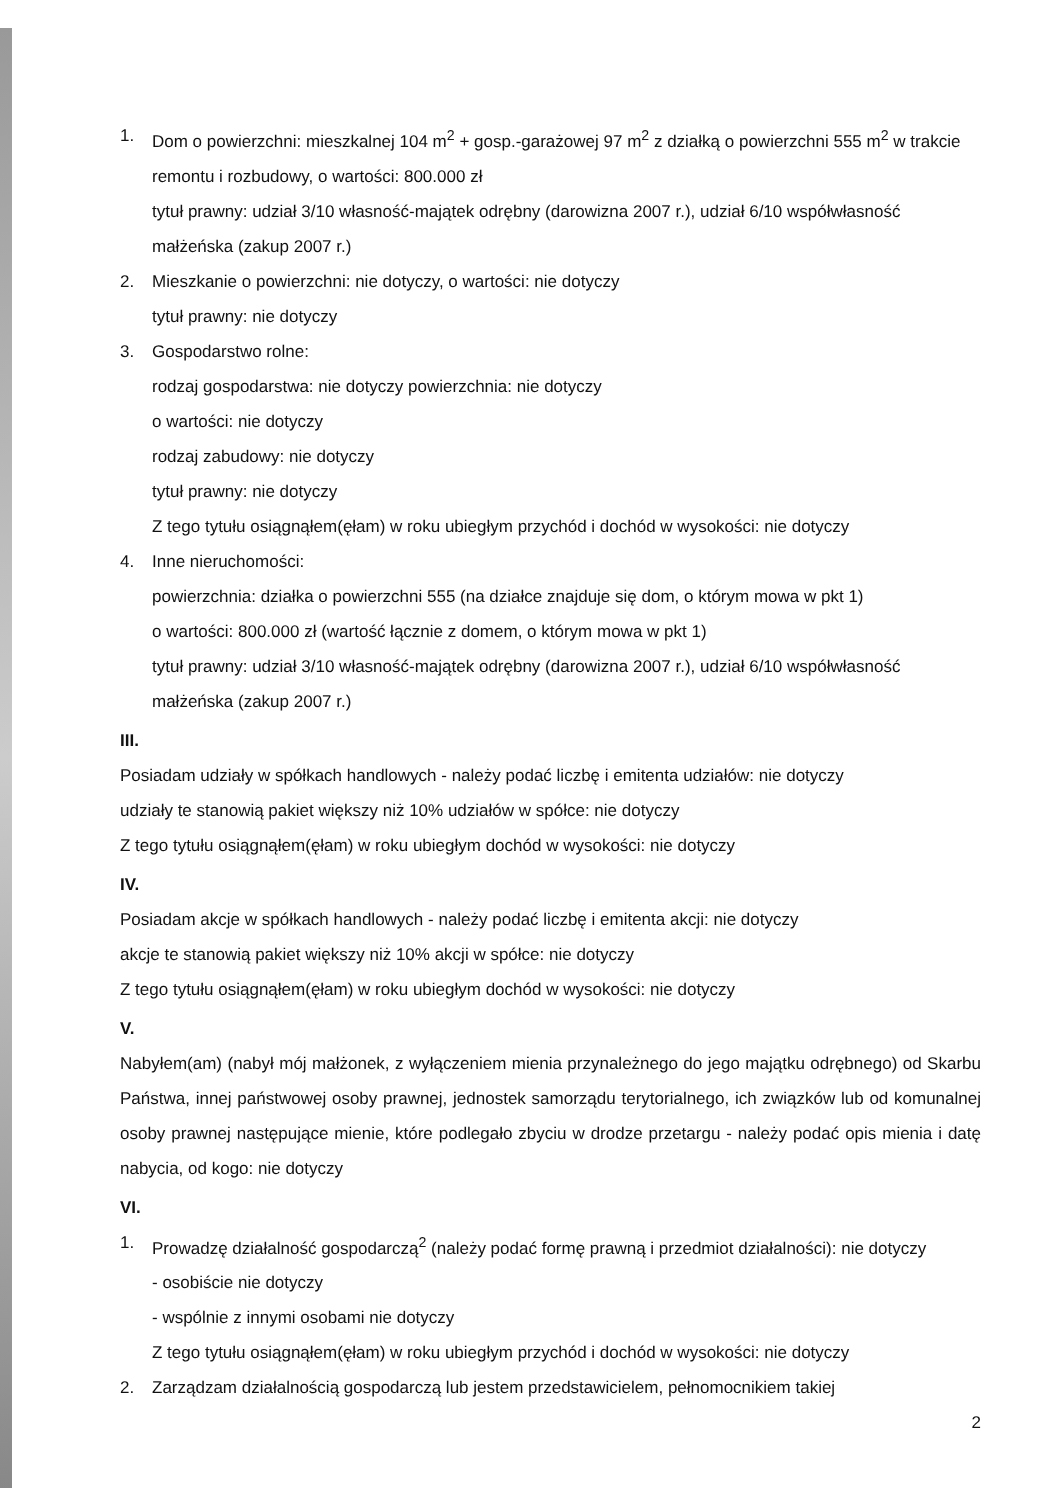1. Dom o powierzchni: mieszkalnej 104 m<sup>2</sup> + gosp.-garażowej 97 m<sup>2</sup> z działką o powierzchni 555 m<sup>2</sup> w trakcie remontu i rozbudowy, o wartości: 800.000 zł
tytuł prawny: udział 3/10 własność-majątek odrębny (darowizna 2007 r.), udział 6/10 współwłasność małżeńska (zakup 2007 r.)
2. Mieszkanie o powierzchni: nie dotyczy, o wartości: nie dotyczy
tytuł prawny: nie dotyczy
3. Gospodarstwo rolne:
rodzaj gospodarstwa: nie dotyczy powierzchnia: nie dotyczy
o wartości: nie dotyczy
rodzaj zabudowy: nie dotyczy
tytuł prawny: nie dotyczy
Z tego tytułu osiągnąłem(ęłam) w roku ubiegłym przychód i dochód w wysokości: nie dotyczy
4. Inne nieruchomości:
powierzchnia: działka o powierzchni 555 (na działce znajduje się dom, o którym mowa w pkt 1)
o wartości: 800.000 zł (wartość łącznie z domem, o którym mowa w pkt 1)
tytuł prawny: udział 3/10 własność-majątek odrębny (darowizna 2007 r.), udział 6/10 współwłasność małżeńska (zakup 2007 r.)
III.
Posiadam udziały w spółkach handlowych - należy podać liczbę i emitenta udziałów: nie dotyczy
udziały te stanowią pakiet większy niż 10% udziałów w spółce: nie dotyczy
Z tego tytułu osiągnąłem(ęłam) w roku ubiegłym dochód w wysokości: nie dotyczy
IV.
Posiadam akcje w spółkach handlowych - należy podać liczbę i emitenta akcji: nie dotyczy
akcje te stanowią pakiet większy niż 10% akcji w spółce: nie dotyczy
Z tego tytułu osiągnąłem(ęłam) w roku ubiegłym dochód w wysokości: nie dotyczy
V.
Nabyłem(am) (nabył mój małżonek, z wyłączeniem mienia przynależnego do jego majątku odrębnego) od Skarbu Państwa, innej państwowej osoby prawnej, jednostek samorządu terytorialnego, ich związków lub od komunalnej osoby prawnej następujące mienie, które podlegało zbyciu w drodze przetargu - należy podać opis mienia i datę nabycia, od kogo: nie dotyczy
VI.
1. Prowadzę działalność gospodarczą<sup>2</sup> (należy podać formę prawną i przedmiot działalności): nie dotyczy
- osobiście nie dotyczy
- wspólnie z innymi osobami nie dotyczy
Z tego tytułu osiągnąłem(ęłam) w roku ubiegłym przychód i dochód w wysokości: nie dotyczy
2. Zarządzam działalnością gospodarczą lub jestem przedstawicielem, pełnomocnikiem takiej
2